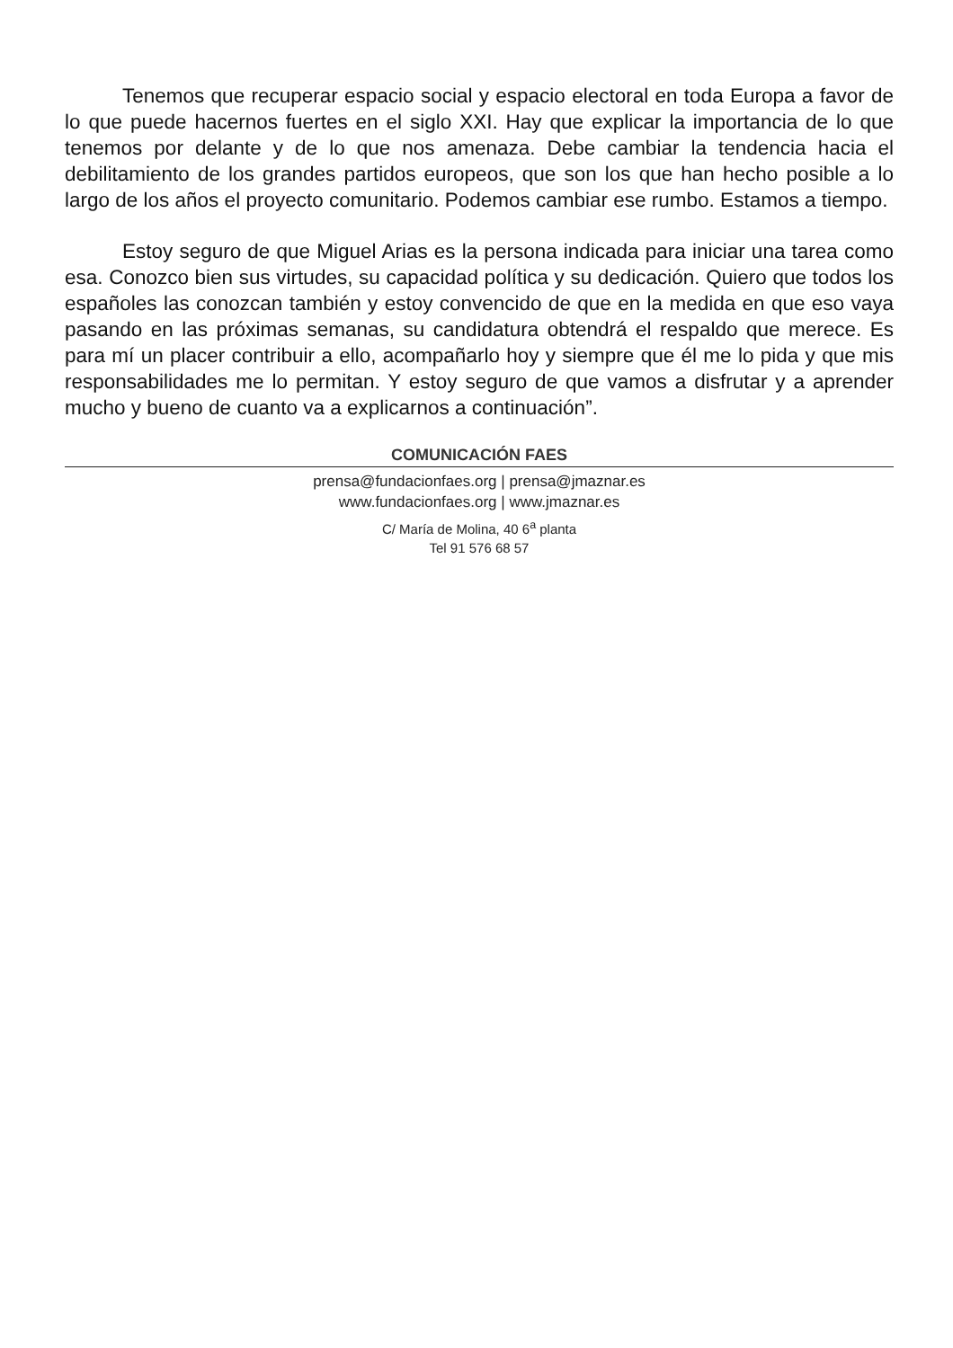Tenemos que recuperar espacio social y espacio electoral en toda Europa a favor de lo que puede hacernos fuertes en el siglo XXI. Hay que explicar la importancia de lo que tenemos por delante y de lo que nos amenaza. Debe cambiar la tendencia hacia el debilitamiento de los grandes partidos europeos, que son los que han hecho posible a lo largo de los años el proyecto comunitario. Podemos cambiar ese rumbo. Estamos a tiempo.
Estoy seguro de que Miguel Arias es la persona indicada para iniciar una tarea como esa. Conozco bien sus virtudes, su capacidad política y su dedicación. Quiero que todos los españoles las conozcan también y estoy convencido de que en la medida en que eso vaya pasando en las próximas semanas, su candidatura obtendrá el respaldo que merece. Es para mí un placer contribuir a ello, acompañarlo hoy y siempre que él me lo pida y que mis responsabilidades me lo permitan. Y estoy seguro de que vamos a disfrutar y a aprender mucho y bueno de cuanto va a explicarnos a continuación”.
COMUNICACIÓN FAES
prensa@fundacionfaes.org | prensa@jmaznar.es
www.fundacionfaes.org | www.jmaznar.es
C/ María de Molina, 40 6<sup>a</sup> planta
Tel 91 576 68 57